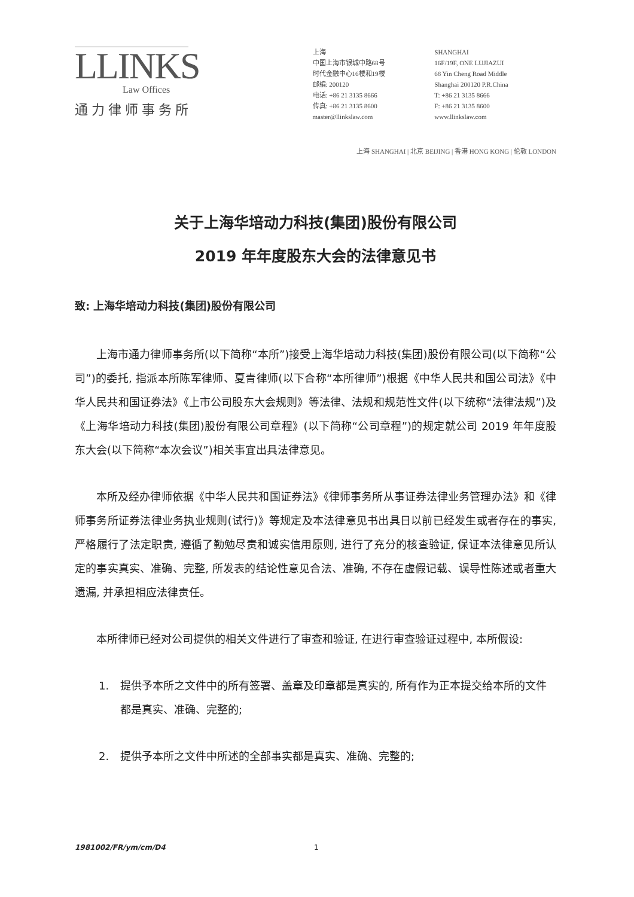LLINKS
Law Offices
通力律师事务所
上海
中国上海市银城中路68号
时代金融中心16楼和19楼
邮编: 200120
电话: +86 21 3135 8666
传真: +86 21 3135 8600
master@llinkslaw.com
SHANGHAI
16F/19F, ONE LUJIAZUI
68 Yin Cheng Road Middle
Shanghai 200120 P.R.China
T: +86 21 3135 8666
F: +86 21 3135 8600
www.llinkslaw.com
上海 SHANGHAI | 北京 BEIJING | 香港 HONG KONG | 伦敦 LONDON
关于上海华培动力科技(集团)股份有限公司
2019 年年度股东大会的法律意见书
致: 上海华培动力科技(集团)股份有限公司
上海市通力律师事务所(以下简称“本所”)接受上海华培动力科技(集团)股份有限公司(以下简称“公司”)的委托, 指派本所陈军律师、夏青律师(以下合称“本所律师”)根据《中华人民共和国公司法》《中华人民共和国证券法》《上市公司股东大会规则》等法律、法规和规范性文件(以下统称“法律法规”)及《上海华培动力科技(集团)股份有限公司章程》(以下简称“公司章程”)的规定就公司 2019 年年度股东大会(以下简称“本次会议”)相关事宜出具法律意见。
本所及经办律师依据《中华人民共和国证券法》《律师事务所从事证券法律业务管理办法》和《律师事务所证券法律业务执业规则(试行)》等规定及本法律意见书出具日以前已经发生或者存在的事实, 严格履行了法定职责, 遵循了勤勉尽责和诚实信用原则, 进行了充分的核查验证, 保证本法律意见所认定的事实真实、准确、完整, 所发表的结论性意见合法、准确, 不存在虚假记载、误导性陈述或者重大遗漏, 并承担相应法律责任。
本所律师已经对公司提供的相关文件进行了审查和验证, 在进行审查验证过程中, 本所假设:
1. 提供予本所之文件中的所有签署、盖章及印章都是真实的, 所有作为正本提交给本所的文件都是真实、准确、完整的;
2. 提供予本所之文件中所述的全部事实都是真实、准确、完整的;
1981002/FR/ym/cm/D4 1